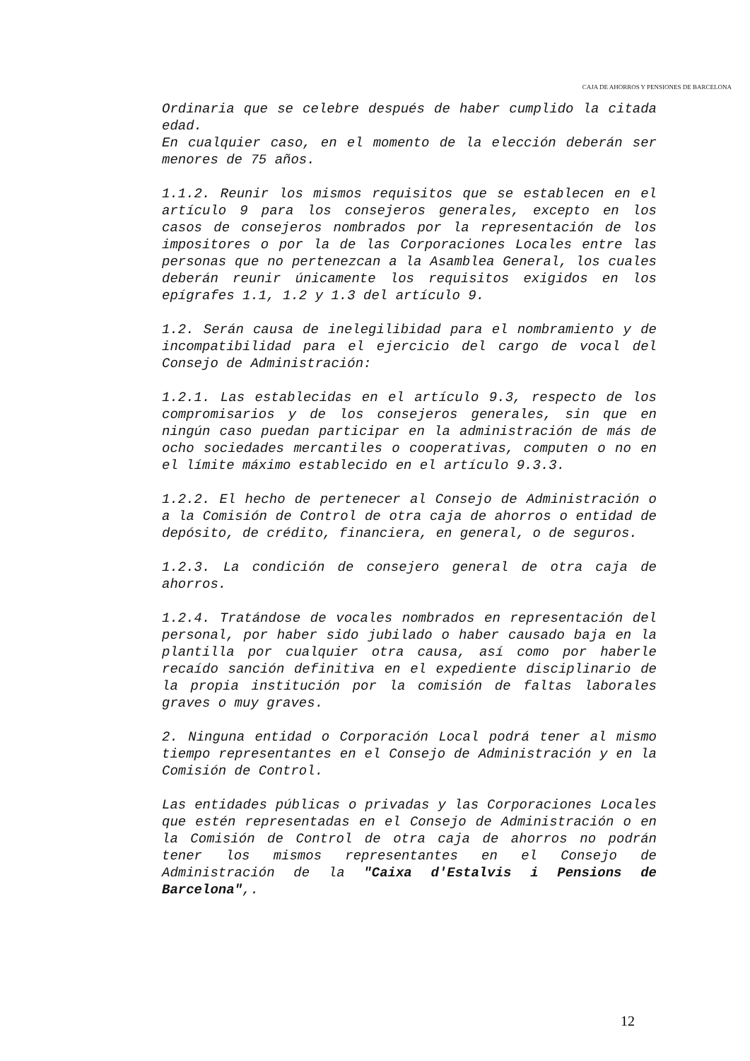CAJA DE AHORROS Y PENSIONES DE BARCELONA
Ordinaria que se celebre después de haber cumplido la citada edad.
En cualquier caso, en el momento de la elección deberán ser menores de 75 años.
1.1.2. Reunir los mismos requisitos que se establecen en el artículo 9 para los consejeros generales, excepto en los casos de consejeros nombrados por la representación de los impositores o por la de las Corporaciones Locales entre las personas que no pertenezcan a la Asamblea General, los cuales deberán reunir únicamente los requisitos exigidos en los epígrafes 1.1, 1.2 y 1.3 del artículo 9.
1.2. Serán causa de inelegilibidad para el nombramiento y de incompatibilidad para el ejercicio del cargo de vocal del Consejo de Administración:
1.2.1. Las establecidas en el artículo 9.3, respecto de los compromisarios y de los consejeros generales, sin que en ningún caso puedan participar en la administración de más de ocho sociedades mercantiles o cooperativas, computen o no en el límite máximo establecido en el artículo 9.3.3.
1.2.2. El hecho de pertenecer al Consejo de Administración o a la Comisión de Control de otra caja de ahorros o entidad de depósito, de crédito, financiera, en general, o de seguros.
1.2.3. La condición de consejero general de otra caja de ahorros.
1.2.4. Tratándose de vocales nombrados en representación del personal, por haber sido jubilado o haber causado baja en la plantilla por cualquier otra causa, así como por haberle recaído sanción definitiva en el expediente disciplinario de la propia institución por la comisión de faltas laborales graves o muy graves.
2. Ninguna entidad o Corporación Local podrá tener al mismo tiempo representantes en el Consejo de Administración y en la Comisión de Control.
Las entidades públicas o privadas y las Corporaciones Locales que estén representadas en el Consejo de Administración o en la Comisión de Control de otra caja de ahorros no podrán tener los mismos representantes en el Consejo de Administración de la "Caixa d'Estalvis i Pensions de Barcelona",.
12